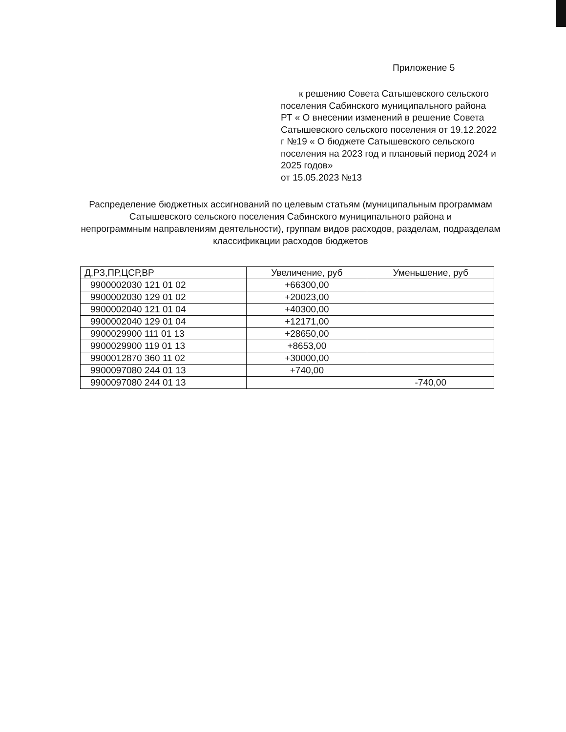Приложение 5
к решению Совета Сатышевского сельского поселения Сабинского муниципального района РТ « О внесении изменений в решение Совета Сатышевского сельского поселения от 19.12.2022 г №19 « О бюджете Сатышевского сельского поселения на 2023 год и плановый период 2024 и 2025 годов»
от 15.05.2023 №13
Распределение бюджетных ассигнований по целевым статьям (муниципальным программам Сатышевского сельского поселения Сабинского муниципального района и
непрограммным направлениям деятельности), группам видов расходов, разделам, подразделам классификации расходов бюджетов
| Д,РЗ,ПР,ЦСР,ВР | Увеличение, руб | Уменьшение, руб |
| --- | --- | --- |
| 9900002030 121 01 02 | +66300,00 | |
| 9900002030 129 01 02 | +20023,00 | |
| 9900002040 121 01 04 | +40300,00 | |
| 9900002040 129 01 04 | +12171,00 | |
| 9900029900 111 01 13 | +28650,00 | |
| 9900029900 119 01 13 | +8653,00 | |
| 9900012870 360 11 02 | +30000,00 | |
| 9900097080 244 01 13 | +740,00 | |
| 9900097080 244 01 13 | | -740,00 |